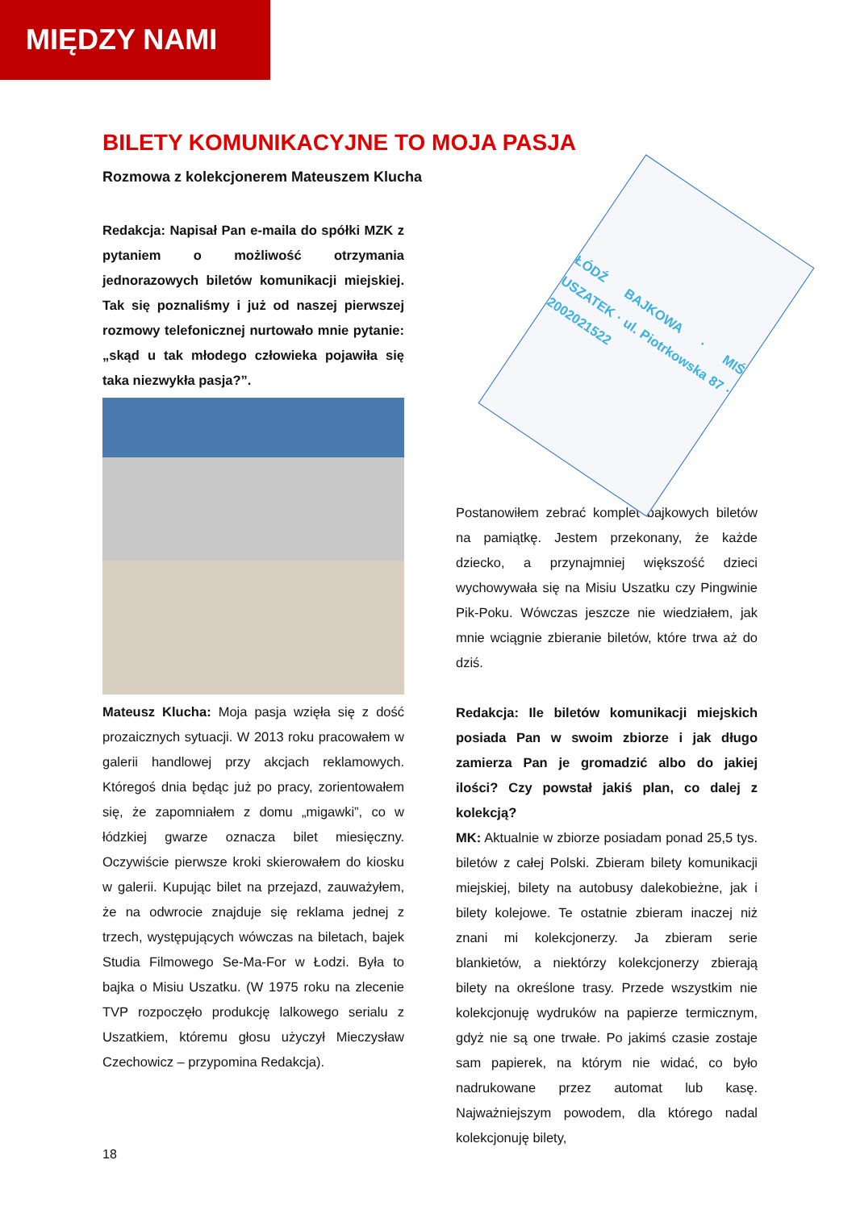MIĘDZY NAMI
BILETY KOMUNIKACYJNE TO MOJA PASJA
Rozmowa z kolekcjonerem Mateuszem Klucha
Redakcja: Napisał Pan e-maila do spółki MZK z pytaniem o możliwość otrzymania jednorazowych biletów komunikacji miej­skiej. Tak się poznaliśmy i już od naszej pierwszej rozmowy telefonicznej nurtowało mnie pytanie: „skąd u tak młodego czło­wieka pojawiła się taka niezwykła pasja?”.
Mateusz Klucha: Moja pasja wzięła się z dość prozaicznych sytuacji. W 2013 roku pra­cowałem w galerii handlowej przy akcjach reklamowych. Któregoś dnia będąc już po pracy, zorientowałem się, że zapomniałem z domu „migawki”, co w łódzkiej gwarze oznacza bilet miesięczny. Oczywiście pierwsze kroki skierowałem do kiosku w galerii. Kupując bilet na przejazd, zauważyłem, że na odwrocie znajduje się reklama jednej z trzech, występu­jących wówczas na biletach, bajek Studia Filmowego Se-Ma-For w Łodzi. Była to bajka o Misiu Uszatku. (W 1975 roku na zlecenie TVP rozpoczęło produkcję lalkowego serialu z Uszatkiem, któremu głosu użyczył Mieczy­sław Czechowicz – przypomina Redakcja).
ŁÓDŹ BAJKOWA · MIŚ USZATEK · ul. Piotrkowska 87 · 2002021522
Postanowiłem zebrać komplet bajkowych biletów na pamiątkę. Jestem przekonany, że każde dziecko, a przynajmniej większość dzieci wychowywała się na Misiu Uszatku czy Pingwinie Pik-Poku. Wówczas jeszcze nie wie­działem, jak mnie wciągnie zbieranie biletów, które trwa aż do dziś.
Redakcja: Ile biletów komunikacji miejskich posiada Pan w swoim zbiorze i jak długo zamierza Pan je gromadzić albo do jakiej ilości? Czy powstał jakiś plan, co dalej z kolekcją?
MK: Aktualnie w zbiorze posiadam ponad 25,5 tys. biletów z całej Polski. Zbieram bilety komunikacji miejskiej, bilety na autobusy dalekobieżne, jak i bilety kolejowe. Te ostatnie zbieram inaczej niż znani mi kolekcjonerzy. Ja zbieram serie blankietów, a niektórzy kole­kcjonerzy zbierają bilety na określone trasy. Przede wszystkim nie kolekcjonuję wydruków na papierze termicznym, gdyż nie są one trwałe. Po jakimś czasie zostaje sam papierek, na którym nie widać, co było nadrukowane przez automat lub kasę. Najważniejszym powodem, dla którego nadal kolekcjonuję bilety,
18